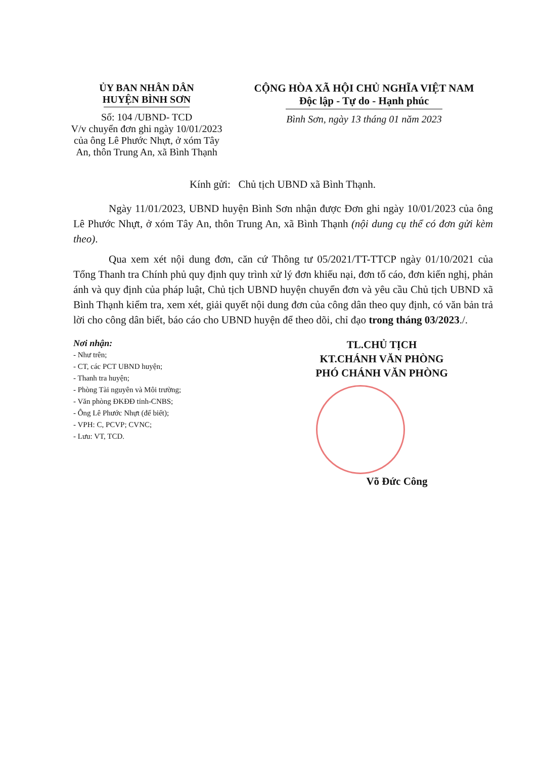ỦY BAN NHÂN DÂN
HUYỆN BÌNH SƠN
Số: 104 /UBND- TCD
V/v chuyển đơn ghi ngày 10/01/2023 của ông Lê Phước Nhựt, ở xóm Tây An, thôn Trung An, xã Bình Thạnh
CỘNG HÒA XÃ HỘI CHỦ NGHĨA VIỆT NAM
Độc lập - Tự do - Hạnh phúc
Bình Sơn, ngày 13 tháng 01 năm 2023
Kính gửi: Chủ tịch UBND xã Bình Thạnh.
Ngày 11/01/2023, UBND huyện Bình Sơn nhận được Đơn ghi ngày 10/01/2023 của ông Lê Phước Nhựt, ở xóm Tây An, thôn Trung An, xã Bình Thạnh (nội dung cụ thể có đơn gửi kèm theo).
Qua xem xét nội dung đơn, căn cứ Thông tư 05/2021/TT-TTCP ngày 01/10/2021 của Tổng Thanh tra Chính phủ quy định quy trình xử lý đơn khiếu nại, đơn tố cáo, đơn kiến nghị, phản ánh và quy định của pháp luật, Chủ tịch UBND huyện chuyển đơn và yêu cầu Chủ tịch UBND xã Bình Thạnh kiểm tra, xem xét, giải quyết nội dung đơn của công dân theo quy định, có văn bản trả lời cho công dân biết, báo cáo cho UBND huyện để theo dõi, chỉ đạo trong tháng 03/2023./.
Nơi nhận:
- Như trên;
- CT, các PCT UBND huyện;
- Thanh tra huyện;
- Phòng Tài nguyên và Môi trường;
- Văn phòng ĐKĐĐ tỉnh-CNBS;
- Ông Lê Phước Nhựt (để biết);
- VPH: C, PCVP; CVNC;
- Lưu: VT, TCD.
TL.CHỦ TỊCH
KT.CHÁNH VĂN PHÒNG
PHÓ CHÁNH VĂN PHÒNG
Võ Đức Công